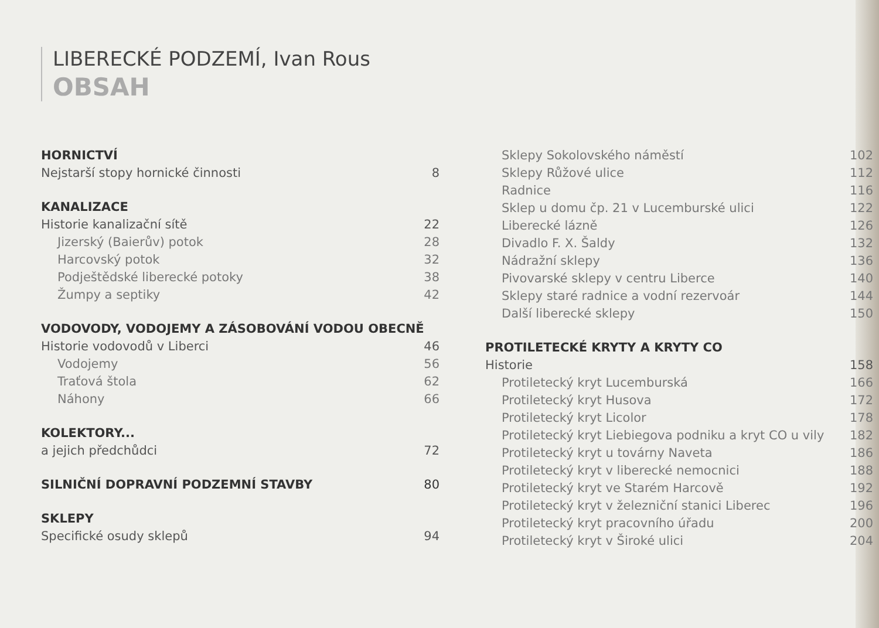LIBERECKÉ PODZEMÍ, Ivan Rous
OBSAH
HORNICTVÍ
Nejstarší stopy hornické činnosti 8
KANALIZACE
Historie kanalizační sítě 22
Jizerský (Baierův) potok 28
Harcovský potok 32
Podještědské liberecké potoky 38
Žumpy a septiky 42
VODOVODY, VODOJEMY A ZÁSOBOVÁNÍ VODOU OBECNĚ
Historie vodovodů v Liberci 46
Vodojemy 56
Traťová štola 62
Náhony 66
KOLEKTORY...
a jejich předchůdci 72
SILNIČNÍ DOPRAVNÍ PODZEMNÍ STAVBY 80
SKLEPY
Specifické osudy sklepů 94
Sklepy Sokolovského náměstí 102
Sklepy Růžové ulice 112
Radnice 116
Sklep u domu čp. 21 v Lucemburské ulici 122
Liberecké lázně 126
Divadlo F. X. Šaldy 132
Nádražní sklepy 136
Pivovarské sklepy v centru Liberce 140
Sklepy staré radnice a vodní rezervoár 144
Další liberecké sklepy 150
PROTILETECKÉ KRYTY A KRYTY CO
Historie 158
Protiletecký kryt Lucemburská 166
Protiletecký kryt Husova 172
Protiletecký kryt Licolor 178
Protiletecký kryt Liebiegova podniku a kryt CO u vily 182
Protiletecký kryt u továrny Naveta 186
Protiletecký kryt v liberecké nemocnici 188
Protiletecký kryt ve Starém Harcově 192
Protiletecký kryt v železniční stanici Liberec 196
Protiletecký kryt pracovního úřadu 200
Protiletecký kryt v Široké ulici 204